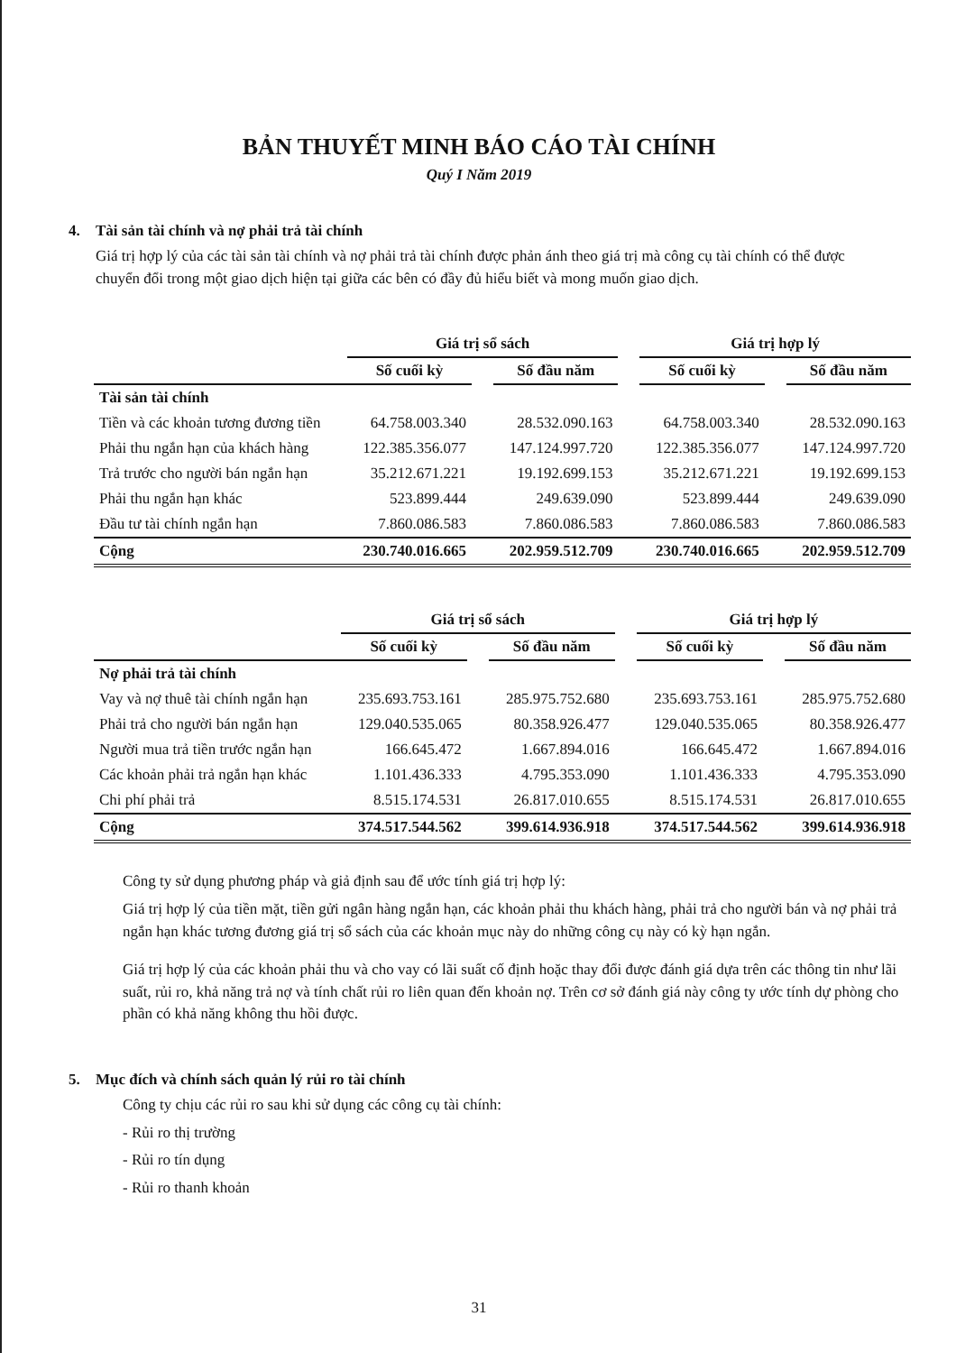BẢN THUYẾT MINH BÁO CÁO TÀI CHÍNH
Quý I Năm 2019
4. Tài sản tài chính và nợ phải trả tài chính
Giá trị hợp lý của các tài sản tài chính và nợ phải trả tài chính được phản ánh theo giá trị mà công cụ tài chính có thể được chuyển đổi trong một giao dịch hiện tại giữa các bên có đầy đủ hiểu biết và mong muốn giao dịch.
| | Giá trị sổ sách | | | | Giá trị hợp lý | | |
| --- | --- | --- | --- | --- | --- | --- | --- |
| | Số cuối kỳ | | Số đầu năm | | Số cuối kỳ | | Số đầu năm |
| Tài sản tài chính | | | | | | | |
| Tiền và các khoản tương đương tiền | 64.758.003.340 | | 28.532.090.163 | | 64.758.003.340 | | 28.532.090.163 |
| Phải thu ngắn hạn của khách hàng | 122.385.356.077 | | 147.124.997.720 | | 122.385.356.077 | | 147.124.997.720 |
| Trả trước cho người bán ngắn hạn | 35.212.671.221 | | 19.192.699.153 | | 35.212.671.221 | | 19.192.699.153 |
| Phải thu ngắn hạn khác | 523.899.444 | | 249.639.090 | | 523.899.444 | | 249.639.090 |
| Đầu tư tài chính ngắn hạn | 7.860.086.583 | | 7.860.086.583 | | 7.860.086.583 | | 7.860.086.583 |
| Cộng | 230.740.016.665 | | 202.959.512.709 | | 230.740.016.665 | | 202.959.512.709 |
| | Giá trị sổ sách | | | | Giá trị hợp lý | | |
| --- | --- | --- | --- | --- | --- | --- | --- |
| | Số cuối kỳ | | Số đầu năm | | Số cuối kỳ | | Số đầu năm |
| Nợ phải trả tài chính | | | | | | | |
| Vay và nợ thuê tài chính ngắn hạn | 235.693.753.161 | | 285.975.752.680 | | 235.693.753.161 | | 285.975.752.680 |
| Phải trả cho người bán ngắn hạn | 129.040.535.065 | | 80.358.926.477 | | 129.040.535.065 | | 80.358.926.477 |
| Người mua trả tiền trước ngắn hạn | 166.645.472 | | 1.667.894.016 | | 166.645.472 | | 1.667.894.016 |
| Các khoản phải trả ngắn hạn khác | 1.101.436.333 | | 4.795.353.090 | | 1.101.436.333 | | 4.795.353.090 |
| Chi phí phải trả | 8.515.174.531 | | 26.817.010.655 | | 8.515.174.531 | | 26.817.010.655 |
| Cộng | 374.517.544.562 | | 399.614.936.918 | | 374.517.544.562 | | 399.614.936.918 |
Công ty sử dụng phương pháp và giả định sau để ước tính giá trị hợp lý:
Giá trị hợp lý của tiền mặt, tiền gửi ngân hàng ngắn hạn, các khoản phải thu khách hàng, phải trả cho người bán và nợ phải trả ngắn hạn khác tương đương giá trị sổ sách của các khoản mục này do những công cụ này có kỳ hạn ngắn.
Giá trị hợp lý của các khoản phải thu và cho vay có lãi suất cố định hoặc thay đổi được đánh giá dựa trên các thông tin như lãi suất, rủi ro, khả năng trả nợ và tính chất rủi ro liên quan đến khoản nợ. Trên cơ sở đánh giá này công ty ước tính dự phòng cho phần có khả năng không thu hồi được.
5. Mục đích và chính sách quản lý rủi ro tài chính
Công ty chịu các rủi ro sau khi sử dụng các công cụ tài chính:
- Rủi ro thị trường
- Rủi ro tín dụng
- Rủi ro thanh khoản
31